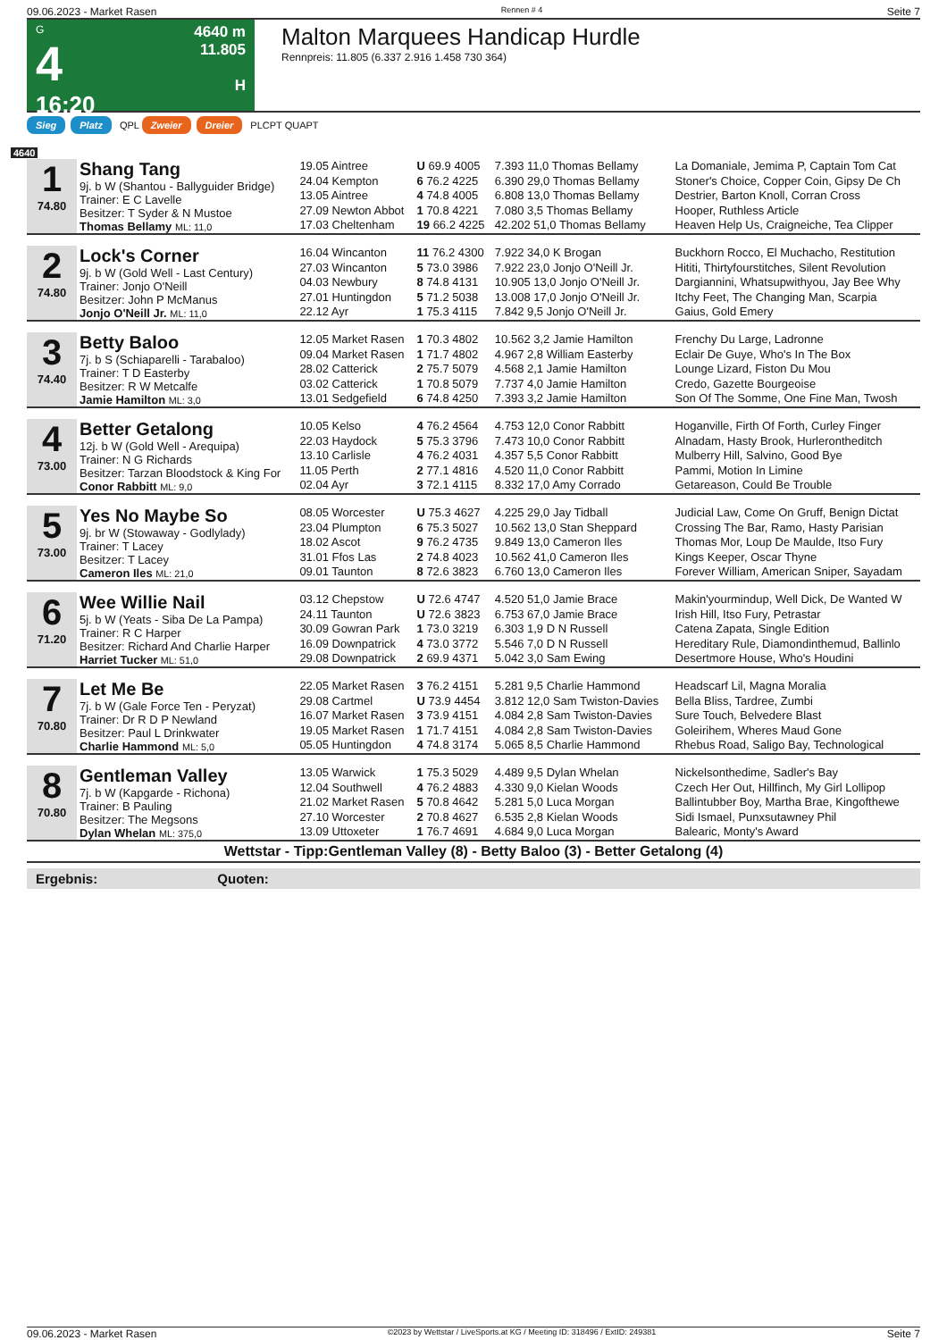09.06.2023 - Market Rasen Rennen # 4 Seite 7
G
4
16:20
4640 m
11.805
H
Malton Marquees Handicap Hurdle
Rennpreis: 11.805 (6.337 2.916 1.458 730 364)
Sieg Platz QPL Zweier Dreier PLCPT QUAPT
4640
| 1 74.80 | Shang Tang 9j. b W (Shantou - Ballyguider Bridge) Trainer: E C Lavelle Besitzer: T Syder & N Mustoe Thomas Bellamy ML: 11,0 | 19.05 Aintree | U 69.9 4005 | 7.393 11,0 Thomas Bellamy | La Domaniale, Jemima P, Captain Tom Cat |
| | | 24.04 Kempton | 6 76.2 4225 | 6.390 29,0 Thomas Bellamy | Stoner's Choice, Copper Coin, Gipsy De Ch |
| | | 13.05 Aintree | 4 74.8 4005 | 6.808 13,0 Thomas Bellamy | Destrier, Barton Knoll, Corran Cross |
| | | 27.09 Newton Abbot | 1 70.8 4221 | 7.080 3,5 Thomas Bellamy | Hooper, Ruthless Article |
| | | 17.03 Cheltenham | 19 66.2 4225 | 42.202 51,0 Thomas Bellamy | Heaven Help Us, Craigneiche, Tea Clipper |
| 2 74.80 | Lock's Corner 9j. b W (Gold Well - Last Century) Trainer: Jonjo O'Neill Besitzer: John P McManus Jonjo O'Neill Jr. ML: 11,0 | 16.04 Wincanton | 11 76.2 4300 | 7.922 34,0 K Brogan | Buckhorn Rocco, El Muchacho, Restitution |
| | | 27.03 Wincanton | 5 73.0 3986 | 7.922 23,0 Jonjo O'Neill Jr. | Hititi, Thirtyfourstitches, Silent Revolution |
| | | 04.03 Newbury | 8 74.8 4131 | 10.905 13,0 Jonjo O'Neill Jr. | Dargiannini, Whatsupwithyou, Jay Bee Why |
| | | 27.01 Huntingdon | 5 71.2 5038 | 13.008 17,0 Jonjo O'Neill Jr. | Itchy Feet, The Changing Man, Scarpia |
| | | 22.12 Ayr | 1 75.3 4115 | 7.842 9,5 Jonjo O'Neill Jr. | Gaius, Gold Emery |
| 3 74.40 | Betty Baloo 7j. b S (Schiaparelli - Tarabaloo) Trainer: T D Easterby Besitzer: R W Metcalfe Jamie Hamilton ML: 3,0 | 12.05 Market Rasen | 1 70.3 4802 | 10.562 3,2 Jamie Hamilton | Frenchy Du Large, Ladronne |
| | | 09.04 Market Rasen | 1 71.7 4802 | 4.967 2,8 William Easterby | Eclair De Guye, Who's In The Box |
| | | 28.02 Catterick | 2 75.7 5079 | 4.568 2,1 Jamie Hamilton | Lounge Lizard, Fiston Du Mou |
| | | 03.02 Catterick | 1 70.8 5079 | 7.737 4,0 Jamie Hamilton | Credo, Gazette Bourgeoise |
| | | 13.01 Sedgefield | 6 74.8 4250 | 7.393 3,2 Jamie Hamilton | Son Of The Somme, One Fine Man, Twosh |
| 4 73.00 | Better Getalong 12j. b W (Gold Well - Arequipa) Trainer: N G Richards Besitzer: Tarzan Bloodstock & King For Conor Rabbitt ML: 9,0 | 10.05 Kelso | 4 76.2 4564 | 4.753 12,0 Conor Rabbitt | Hoganville, Firth Of Forth, Curley Finger |
| | | 22.03 Haydock | 5 75.3 3796 | 7.473 10,0 Conor Rabbitt | Alnadam, Hasty Brook, Hurlerontheditch |
| | | 13.10 Carlisle | 4 76.2 4031 | 4.357 5,5 Conor Rabbitt | Mulberry Hill, Salvino, Good Bye |
| | | 11.05 Perth | 2 77.1 4816 | 4.520 11,0 Conor Rabbitt | Pammi, Motion In Limine |
| | | 02.04 Ayr | 3 72.1 4115 | 8.332 17,0 Amy Corrado | Getareason, Could Be Trouble |
| 5 73.00 | Yes No Maybe So 9j. br W (Stowaway - Godlylady) Trainer: T Lacey Besitzer: T Lacey Cameron Iles ML: 21,0 | 08.05 Worcester | U 75.3 4627 | 4.225 29,0 Jay Tidball | Judicial Law, Come On Gruff, Benign Dictat |
| | | 23.04 Plumpton | 6 75.3 5027 | 10.562 13,0 Stan Sheppard | Crossing The Bar, Ramo, Hasty Parisian |
| | | 18.02 Ascot | 9 76.2 4735 | 9.849 13,0 Cameron Iles | Thomas Mor, Loup De Maulde, Itso Fury |
| | | 31.01 Ffos Las | 2 74.8 4023 | 10.562 41,0 Cameron Iles | Kings Keeper, Oscar Thyne |
| | | 09.01 Taunton | 8 72.6 3823 | 6.760 13,0 Cameron Iles | Forever William, American Sniper, Sayadam |
| 6 71.20 | Wee Willie Nail 5j. b W (Yeats - Siba De La Pampa) Trainer: R C Harper Besitzer: Richard And Charlie Harper Harriet Tucker ML: 51,0 | 03.12 Chepstow | U 72.6 4747 | 4.520 51,0 Jamie Brace | Makin'yourmindup, Well Dick, De Wanted W |
| | | 24.11 Taunton | U 72.6 3823 | 6.753 67,0 Jamie Brace | Irish Hill, Itso Fury, Petrastar |
| | | 30.09 Gowran Park | 1 73.0 3219 | 6.303 1,9 D N Russell | Catena Zapata, Single Edition |
| | | 16.09 Downpatrick | 4 73.0 3772 | 5.546 7,0 D N Russell | Hereditary Rule, Diamondinthemud, Ballinlo |
| | | 29.08 Downpatrick | 2 69.9 4371 | 5.042 3,0 Sam Ewing | Desertmore House, Who's Houdini |
| 7 70.80 | Let Me Be 7j. b W (Gale Force Ten - Peryzat) Trainer: Dr R D P Newland Besitzer: Paul L Drinkwater Charlie Hammond ML: 5,0 | 22.05 Market Rasen | 3 76.2 4151 | 5.281 9,5 Charlie Hammond | Headscarf Lil, Magna Moralia |
| | | 29.08 Cartmel | U 73.9 4454 | 3.812 12,0 Sam Twiston-Davies | Bella Bliss, Tardree, Zumbi |
| | | 16.07 Market Rasen | 3 73.9 4151 | 4.084 2,8 Sam Twiston-Davies | Sure Touch, Belvedere Blast |
| | | 19.05 Market Rasen | 1 71.7 4151 | 4.084 2,8 Sam Twiston-Davies | Goleirihem, Wheres Maud Gone |
| | | 05.05 Huntingdon | 4 74.8 3174 | 5.065 8,5 Charlie Hammond | Rhebus Road, Saligo Bay, Technological |
| 8 70.80 | Gentleman Valley 7j. b W (Kapgarde - Richona) Trainer: B Pauling Besitzer: The Megsons Dylan Whelan ML: 375,0 | 13.05 Warwick | 1 75.3 5029 | 4.489 9,5 Dylan Whelan | Nickelsonthedime, Sadler's Bay |
| | | 12.04 Southwell | 4 76.2 4883 | 4.330 9,0 Kielan Woods | Czech Her Out, Hillfinch, My Girl Lollipop |
| | | 21.02 Market Rasen | 5 70.8 4642 | 5.281 5,0 Luca Morgan | Ballintubber Boy, Martha Brae, Kingofthewe |
| | | 27.10 Worcester | 2 70.8 4627 | 6.535 2,8 Kielan Woods | Sidi Ismael, Punxsutawney Phil |
| | | 13.09 Uttoxeter | 1 76.7 4691 | 4.684 9,0 Luca Morgan | Balearic, Monty's Award |
Wettstar - Tipp:Gentleman Valley (8) - Betty Baloo (3) - Better Getalong (4)
Ergebnis: Quoten:
09.06.2023 - Market Rasen ©2023 by Wettstar / LiveSports.at KG / Meeting ID: 318496 / ExtID: 249381 Seite 7